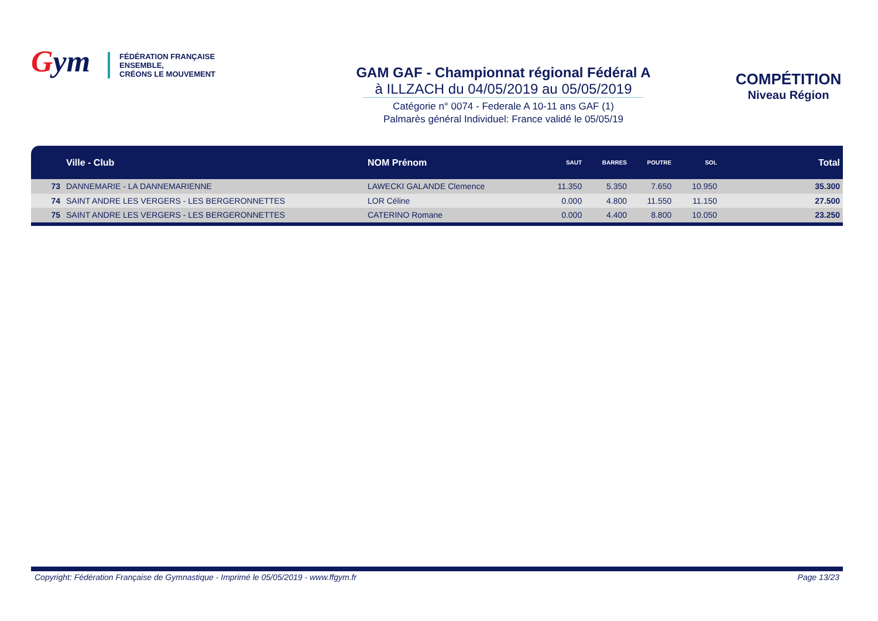Gym
FÉDÉRATION FRANÇAISE
ENSEMBLE,
CRÉONS LE MOUVEMENT
GAM GAF - Championnat régional Fédéral A
à ILLZACH du 04/05/2019 au 05/05/2019
Catégorie n° 0074 - Federale A 10-11 ans GAF (1)
Palmarès général Individuel: France validé le 05/05/19
COMPÉTITION
Niveau Région
| | Ville - Club | NOM Prénom | SAUT | BARRES | POUTRE | SOL | Total |
| --- | --- | --- | --- | --- | --- | --- | --- |
| 73 | DANNEMARIE - LA DANNEMARIENNE | LAWECKI GALANDE Clemence | 11.350 | 5.350 | 7.650 | 10.950 | 35.300 |
| 74 | SAINT ANDRE LES VERGERS - LES BERGERONNETTES | LOR Céline | 0.000 | 4.800 | 11.550 | 11.150 | 27.500 |
| 75 | SAINT ANDRE LES VERGERS - LES BERGERONNETTES | CATERINO Romane | 0.000 | 4.400 | 8.800 | 10.050 | 23.250 |
Copyright: Fédération Française de Gymnastique - Imprimé le 05/05/2019 - www.ffgym.fr Page 13/23